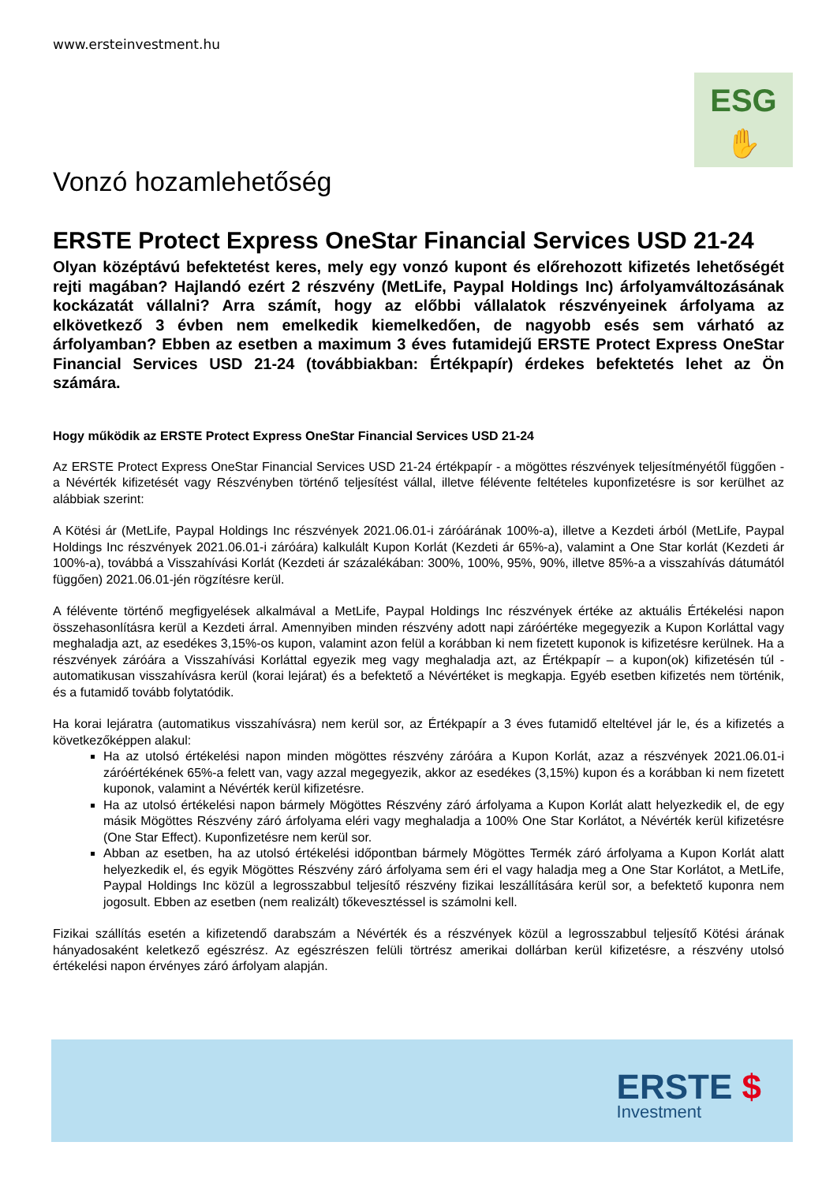www.ersteinvestment.hu
ESG
✋
Vonzó hozamlehetőség
ERSTE Protect Express OneStar Financial Services USD 21-24
Olyan középtávú befektetést keres, mely egy vonzó kupont és előrehozott kifizetés lehetőségét rejti magában? Hajlandó ezért 2 részvény (MetLife, Paypal Holdings Inc) árfolyamváltozásának kockázatát vállalni? Arra számít, hogy az előbbi vállalatok részvényeinek árfolyama az elkövetkező 3 évben nem emelkedik kiemelkedően, de nagyobb esés sem várható az árfolyamban? Ebben az esetben a maximum 3 éves futamidejű ERSTE Protect Express OneStar Financial Services USD 21-24 (továbbiakban: Értékpapír) érdekes befektetés lehet az Ön számára.
Hogy működik az ERSTE Protect Express OneStar Financial Services USD 21-24
Az ERSTE Protect Express OneStar Financial Services USD 21-24 értékpapír - a mögöttes részvények teljesítményétől függően - a Névérték kifizetését vagy Részvényben történő teljesítést vállal, illetve félévente feltételes kuponfizetésre is sor kerülhet az alábbiak szerint:
A Kötési ár (MetLife, Paypal Holdings Inc részvények 2021.06.01-i záróárának 100%-a), illetve a Kezdeti árból (MetLife, Paypal Holdings Inc részvények 2021.06.01-i záróára) kalkulált Kupon Korlát (Kezdeti ár 65%-a), valamint a One Star korlát (Kezdeti ár 100%-a), továbbá a Visszahívási Korlát (Kezdeti ár százalékában: 300%, 100%, 95%, 90%, illetve 85%-a a visszahívás dátumától függően) 2021.06.01-jén rögzítésre kerül.
A félévente történő megfigyelések alkalmával a MetLife, Paypal Holdings Inc részvények értéke az aktuális Értékelési napon összehasonlításra kerül a Kezdeti árral. Amennyiben minden részvény adott napi záróértéke megegyezik a Kupon Korláttal vagy meghaladja azt, az esedékes 3,15%-os kupon, valamint azon felül a korábban ki nem fizetett kuponok is kifizetésre kerülnek. Ha a részvények záróára a Visszahívási Korláttal egyezik meg vagy meghaladja azt, az Értékpapír – a kupon(ok) kifizetésén túl - automatikusan visszahívásra kerül (korai lejárat) és a befektető a Névértéket is megkapja. Egyéb esetben kifizetés nem történik, és a futamidő tovább folytatódik.
Ha korai lejáratra (automatikus visszahívásra) nem kerül sor, az Értékpapír a 3 éves futamidő elteltével jár le, és a kifizetés a következőképpen alakul:
Ha az utolsó értékelési napon minden mögöttes részvény záróára a Kupon Korlát, azaz a részvények 2021.06.01-i záróértékének 65%-a felett van, vagy azzal megegyezik, akkor az esedékes (3,15%) kupon és a korábban ki nem fizetett kuponok, valamint a Névérték kerül kifizetésre.
Ha az utolsó értékelési napon bármely Mögöttes Részvény záró árfolyama a Kupon Korlát alatt helyezkedik el, de egy másik Mögöttes Részvény záró árfolyama eléri vagy meghaladja a 100% One Star Korlátot, a Névérték kerül kifizetésre (One Star Effect). Kuponfizetésre nem kerül sor.
Abban az esetben, ha az utolsó értékelési időpontban bármely Mögöttes Termék záró árfolyama a Kupon Korlát alatt helyezkedik el, és egyik Mögöttes Részvény záró árfolyama sem éri el vagy haladja meg a One Star Korlátot, a MetLife, Paypal Holdings Inc közül a legrosszabbul teljesítő részvény fizikai leszállítására kerül sor, a befektető kuponra nem jogosult. Ebben az esetben (nem realizált) tőkevesztéssel is számolni kell.
Fizikai szállítás esetén a kifizetendő darabszám a Névérték és a részvények közül a legrosszabbul teljesítő Kötési árának hányadosaként keletkező egészrész. Az egészrészen felüli törtrész amerikai dollárban kerül kifizetésre, a részvény utolsó értékelési napon érvényes záró árfolyam alapján.
ERSTE $
Investment